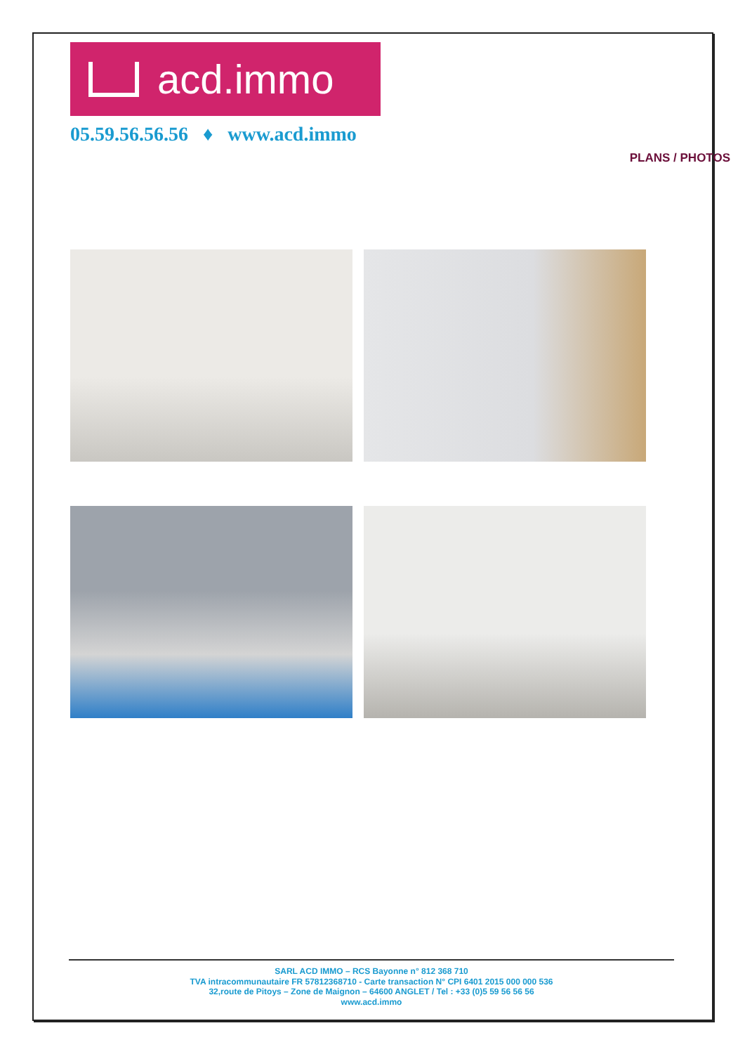acd.immo
05.59.56.56.56 ♦ www.acd.immo
PLANS / PHOTOS
SARL ACD IMMO – RCS Bayonne n° 812 368 710
TVA intracommunautaire FR 57812368710 - Carte transaction N° CPI 6401 2015 000 000 536
32,route de Pitoys – Zone de Maignon – 64600 ANGLET / Tel : +33 (0)5 59 56 56 56
www.acd.immo